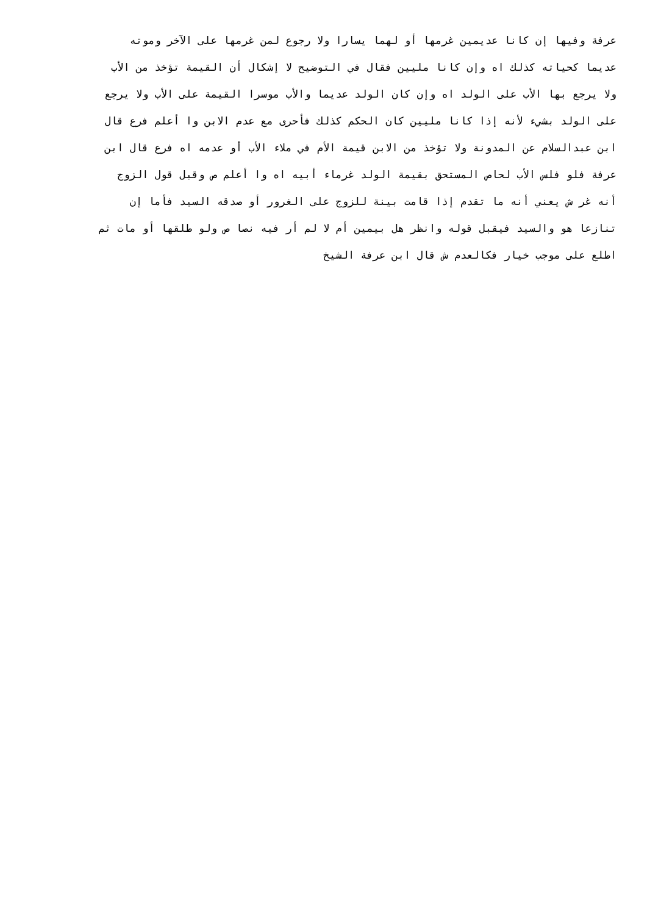عرفة وفيها إن كانا عديمين غرمها أو لهما يسارا ولا رجوع لمن غرمها على الآخر وموته
عديما كحياته كذلك اه وإن كانا مليين فقال في التوضيح لا إشكال أن القيمة تؤخذ من الأب
ولا يرجع بها الأب على الولد اه وإن كان الولد عديما والأب موسرا القيمة على الأب ولا يرجع
على الولد بشيء لأنه إذا كانا مليين كان الحكم كذلك فأحرى مع عدم الابن وا أعلم فرع قال
ابن عبدالسلام عن المدونة ولا تؤخذ من الابن قيمة الأم في ملاء الأب أو عدمه اه فرع قال ابن
عرفة فلو فلس الأب لحاص المستحق بقيمة الولد غرماء أبيه اه وا أعلم ص وقبل قول الزوج
أنه غر ش يعني أنه ما تقدم إذا قامت بينة للزوج على الغرور أو صدقه السيد فأما إن
تنازعا هو والسيد فيقبل قوله وانظر هل بيمين أم لا لم أر فيه نصا ص ولو طلقها أو مات ثم
اطلع على موجب خيار فكالعدم ش قال ابن عرفة الشيخ